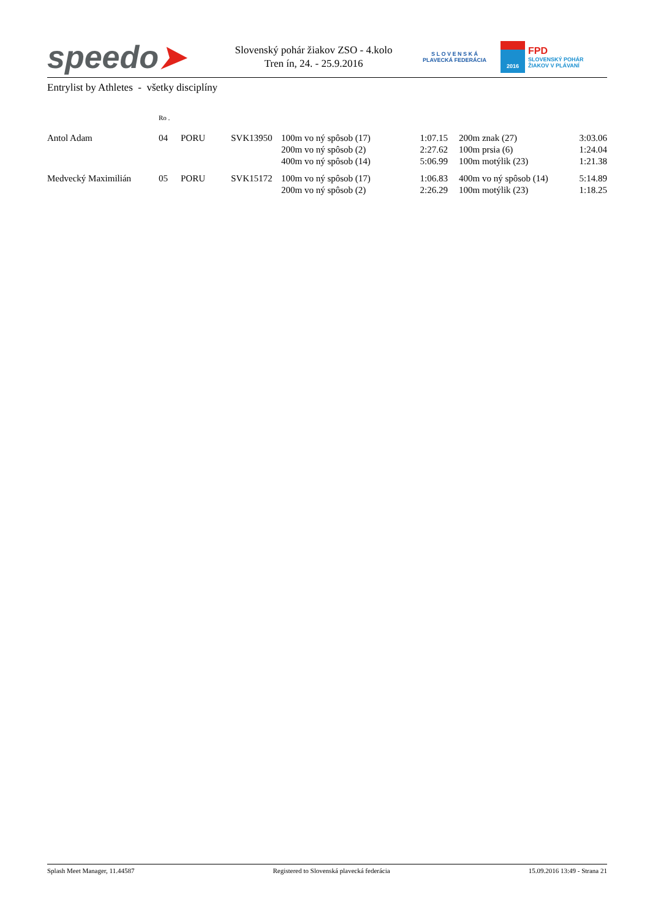speedo➤
Slovenský pohár žiakov ZSO - 4.kolo
Tren ín, 24. - 25.9.2016
S L O V E N S K Á
PLAVECKÁ FEDERÁCIA
2016
FPD
SLOVENSKÝ POHÁR
ŽIAKOV V PLÁVANÍ
Entrylist by Athletes - všetky disciplíny
| | Ro . | | | | | | |
| --- | --- | --- | --- | --- | --- | --- | --- |
| Antol Adam | 04 | PORU | SVK13950 | 100m vo ný spôsob (17) | 1:07.15 | 200m znak (27) | 3:03.06 |
| | | | | 200m vo ný spôsob (2) | 2:27.62 | 100m prsia (6) | 1:24.04 |
| | | | | 400m vo ný spôsob (14) | 5:06.99 | 100m motýlik (23) | 1:21.38 |
| Medvecký Maximilián | 05 | PORU | SVK15172 | 100m vo ný spôsob (17) | 1:06.83 | 400m vo ný spôsob (14) | 5:14.89 |
| | | | | 200m vo ný spôsob (2) | 2:26.29 | 100m motýlik (23) | 1:18.25 |
Splash Meet Manager, 11.44587 Registered to Slovenská plavecká federácia 15.09.2016 13:49 - Strana 21